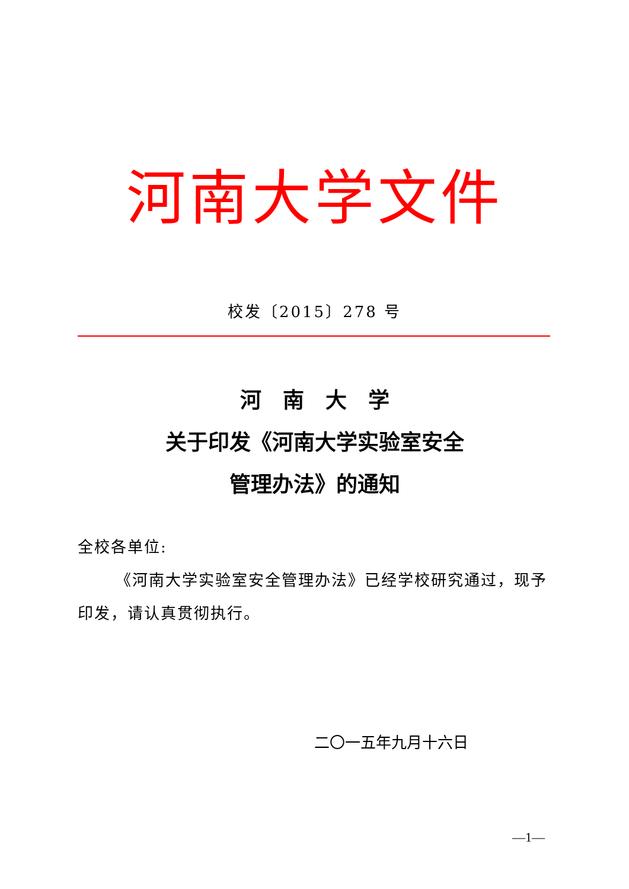河南大学文件
校发〔2015〕278 号
河　南　大　学
关于印发《河南大学实验室安全
管理办法》的通知
全校各单位:
《河南大学实验室安全管理办法》已经学校研究通过，现予印发，请认真贯彻执行。
二〇一五年九月十六日
—1—